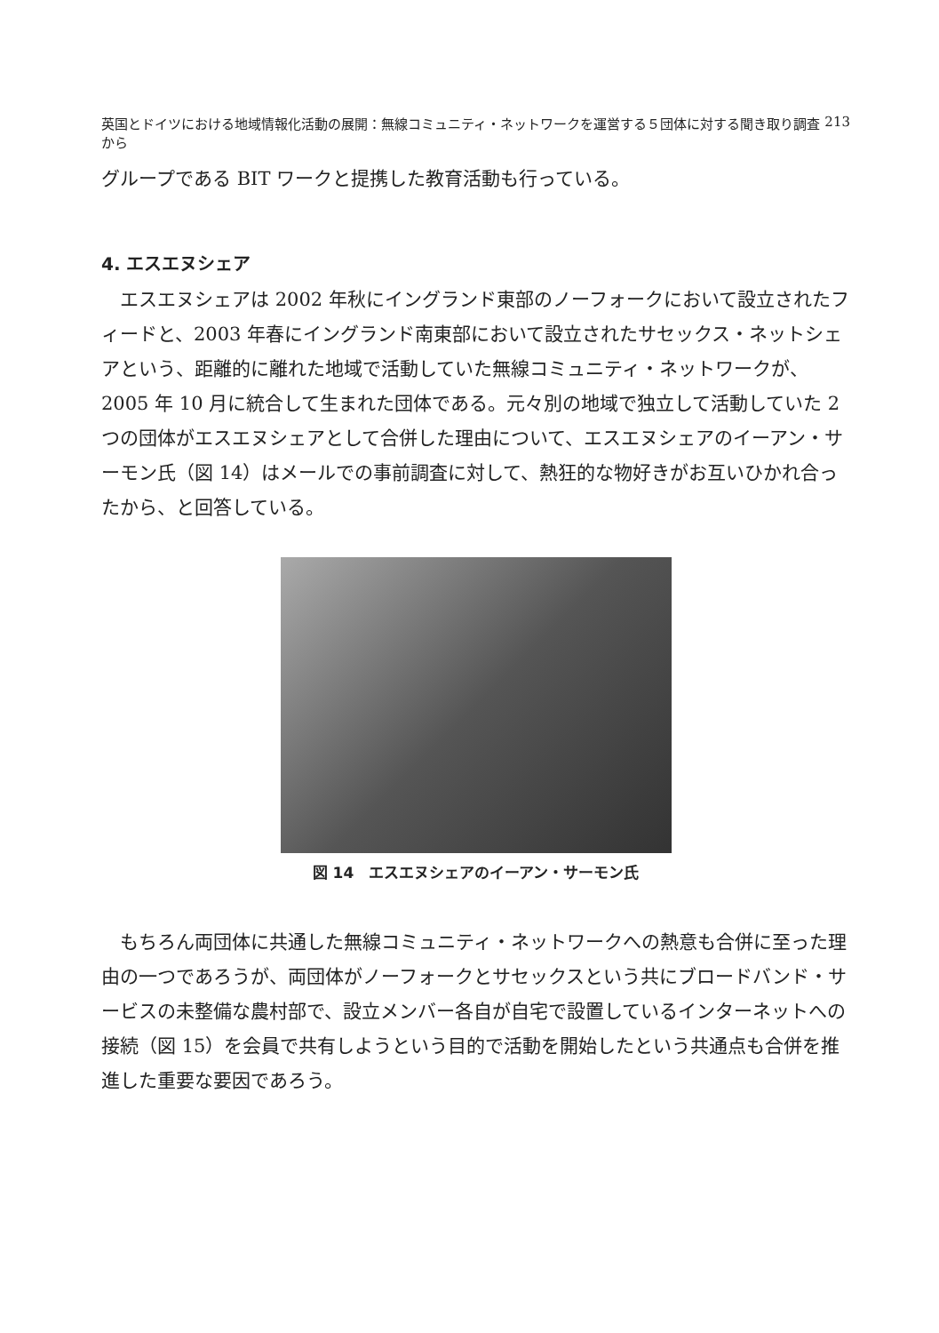英国とドイツにおける地域情報化活動の展開：無線コミュニティ・ネットワークを運営する５団体に対する聞き取り調査から 213
グループである BIT ワークと提携した教育活動も行っている。
4. エスエヌシェア
エスエヌシェアは 2002 年秋にイングランド東部のノーフォークにおいて設立されたフィードと、2003 年春にイングランド南東部において設立されたサセックス・ネットシェアという、距離的に離れた地域で活動していた無線コミュニティ・ネットワークが、2005 年 10 月に統合して生まれた団体である。元々別の地域で独立して活動していた 2 つの団体がエスエヌシェアとして合併した理由について、エスエヌシェアのイーアン・サーモン氏（図 14）はメールでの事前調査に対して、熱狂的な物好きがお互いひかれ合ったから、と回答している。
図 14　エスエヌシェアのイーアン・サーモン氏
もちろん両団体に共通した無線コミュニティ・ネットワークへの熱意も合併に至った理由の一つであろうが、両団体がノーフォークとサセックスという共にブロードバンド・サービスの未整備な農村部で、設立メンバー各自が自宅で設置しているインターネットへの接続（図 15）を会員で共有しようという目的で活動を開始したという共通点も合併を推進した重要な要因であろう。